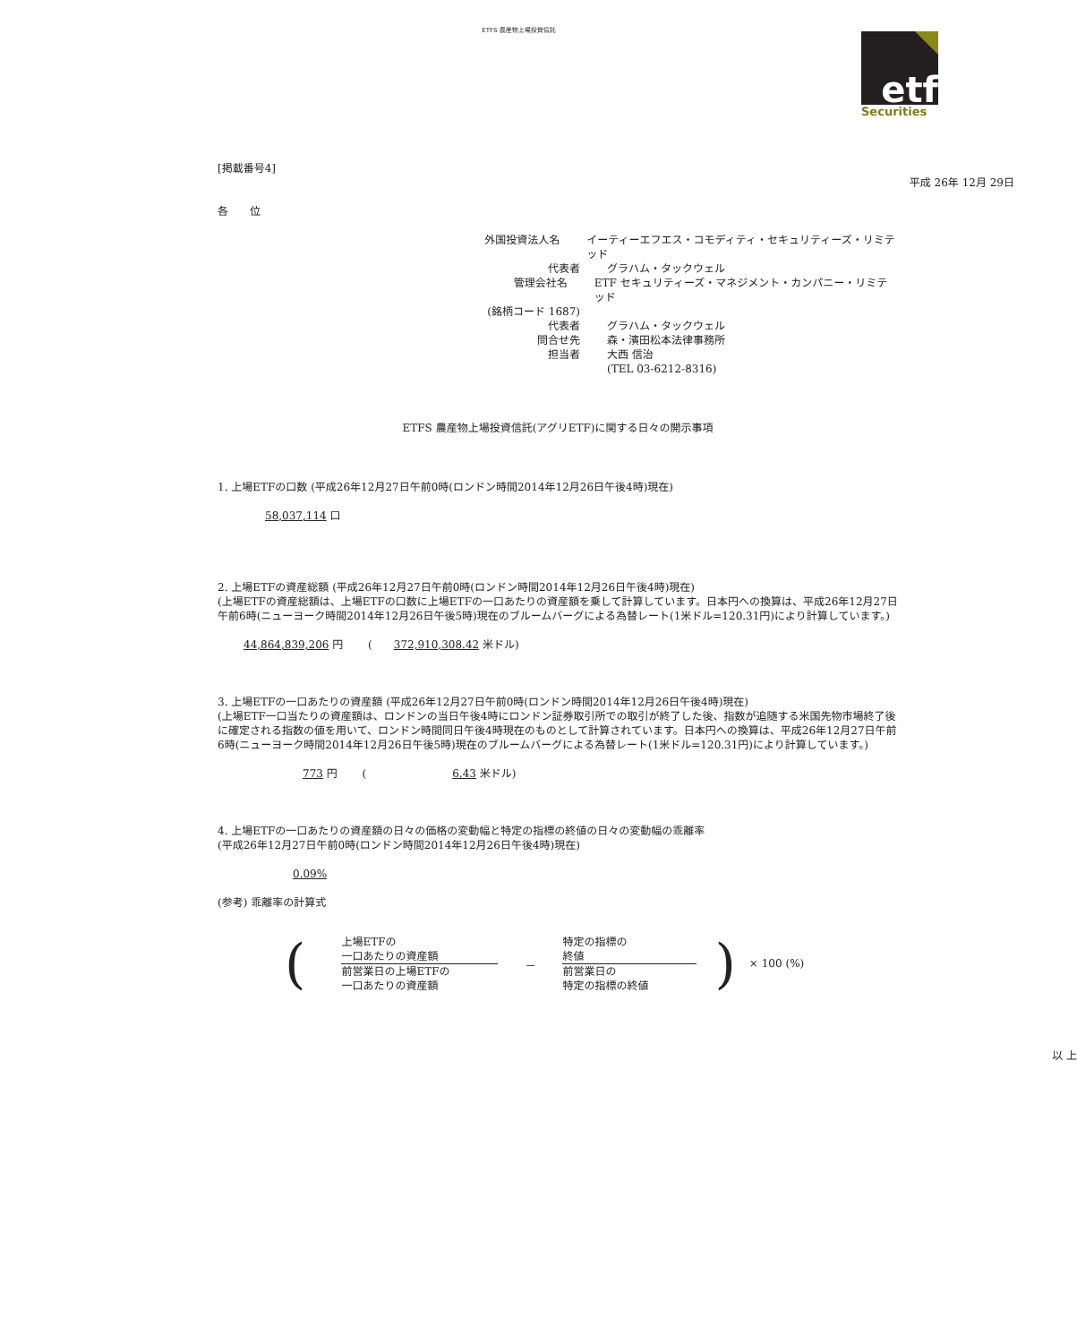ETFS 農産物上場投資信託
etf
Securities
[掲載番号4]
平成 26年 12月 29日
各　　位
外国投資法人名 イーティーエフエス・コモディティ・セキュリティーズ・リミテッド
代表者 グラハム・タックウェル
管理会社名 ETF セキュリティーズ・マネジメント・カンパニー・リミテッド
(銘柄コード 1687)
代表者 グラハム・タックウェル
問合せ先 森・濱田松本法律事務所
担当者 大西 信治
(TEL 03-6212-8316)
ETFS 農産物上場投資信託(アグリETF)に関する日々の開示事項
1. 上場ETFの口数 (平成26年12月27日午前0時(ロンドン時間2014年12月26日午後4時)現在)
58,037,114 口
2. 上場ETFの資産総額 (平成26年12月27日午前0時(ロンドン時間2014年12月26日午後4時)現在)
(上場ETFの資産総額は、上場ETFの口数に上場ETFの一口あたりの資産額を乗して計算しています。日本円への換算は、平成26年12月27日午前6時(ニューヨーク時間2014年12月26日午後5時)現在のブルームバーグによる為替レート(1米ドル=120.31円)により計算しています。)
44,864,839,206 円 　　(　　372,910,308.42 米ドル)
3. 上場ETFの一口あたりの資産額 (平成26年12月27日午前0時(ロンドン時間2014年12月26日午後4時)現在)
(上場ETF一口当たりの資産額は、ロンドンの当日午後4時にロンドン証券取引所での取引が終了した後、指数が追随する米国先物市場終了後に確定される指数の値を用いて、ロンドン時間同日午後4時現在のものとして計算されています。日本円への換算は、平成26年12月27日午前6時(ニューヨーク時間2014年12月26日午後5時)現在のブルームバーグによる為替レート(1米ドル=120.31円)により計算しています。)
773 円 　　(　　　　　　　　6.43 米ドル)
4. 上場ETFの一口あたりの資産額の日々の価格の変動幅と特定の指標の終値の日々の変動幅の乖離率
(平成26年12月27日午前0時(ロンドン時間2014年12月26日午後4時)現在)
0.09%
(参考) 乖離率の計算式
(
上場ETFの
一口あたりの資産額
前営業日の上場ETFの
一口あたりの資産額
－
特定の指標の
終値
前営業日の
特定の指標の終値
) × 100 (%)
以 上